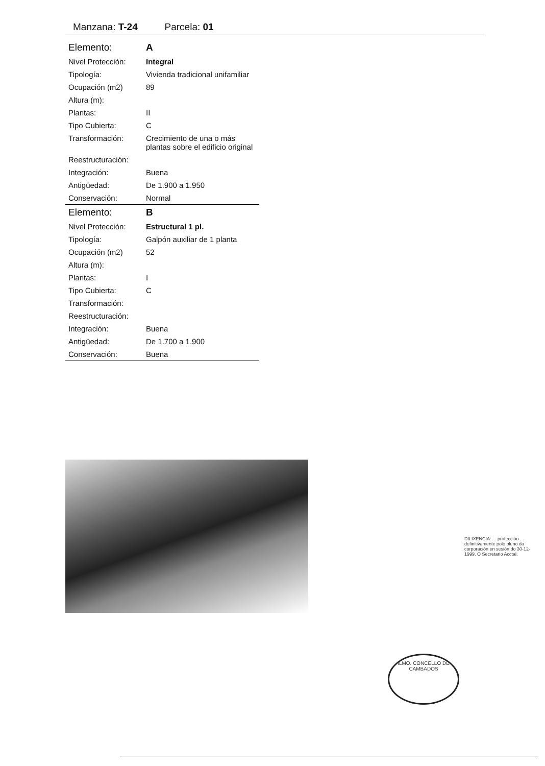Manzana: T-24 Parcela: 01
| Elemento: | A |
| Nivel Protección: | Integral |
| Tipología: | Vivienda tradicional unifamiliar |
| Ocupación (m2) | 89 |
| Altura (m): | |
| Plantas: | II |
| Tipo Cubierta: | C |
| Transformación: | Crecimiento de una o más plantas sobre el edificio original |
| Reestructuración: | |
| Integración: | Buena |
| Antigüedad: | De 1.900 a 1.950 |
| Conservación: | Normal |
| Elemento: | B |
| Nivel Protección: | Estructural 1 pl. |
| Tipología: | Galpón auxiliar de 1 planta |
| Ocupación (m2) | 52 |
| Altura (m): | |
| Plantas: | I |
| Tipo Cubierta: | C |
| Transformación: | |
| Reestructuración: | |
| Integración: | Buena |
| Antigüedad: | De 1.700 a 1.900 |
| Conservación: | Buena |
ILMO. CONCELLO DE CAMBADOS
DILIXENCIA: ... protección ... definitivamente polo pleno da corporación en sesión do 30-12-1999. O Secretario Acctal.